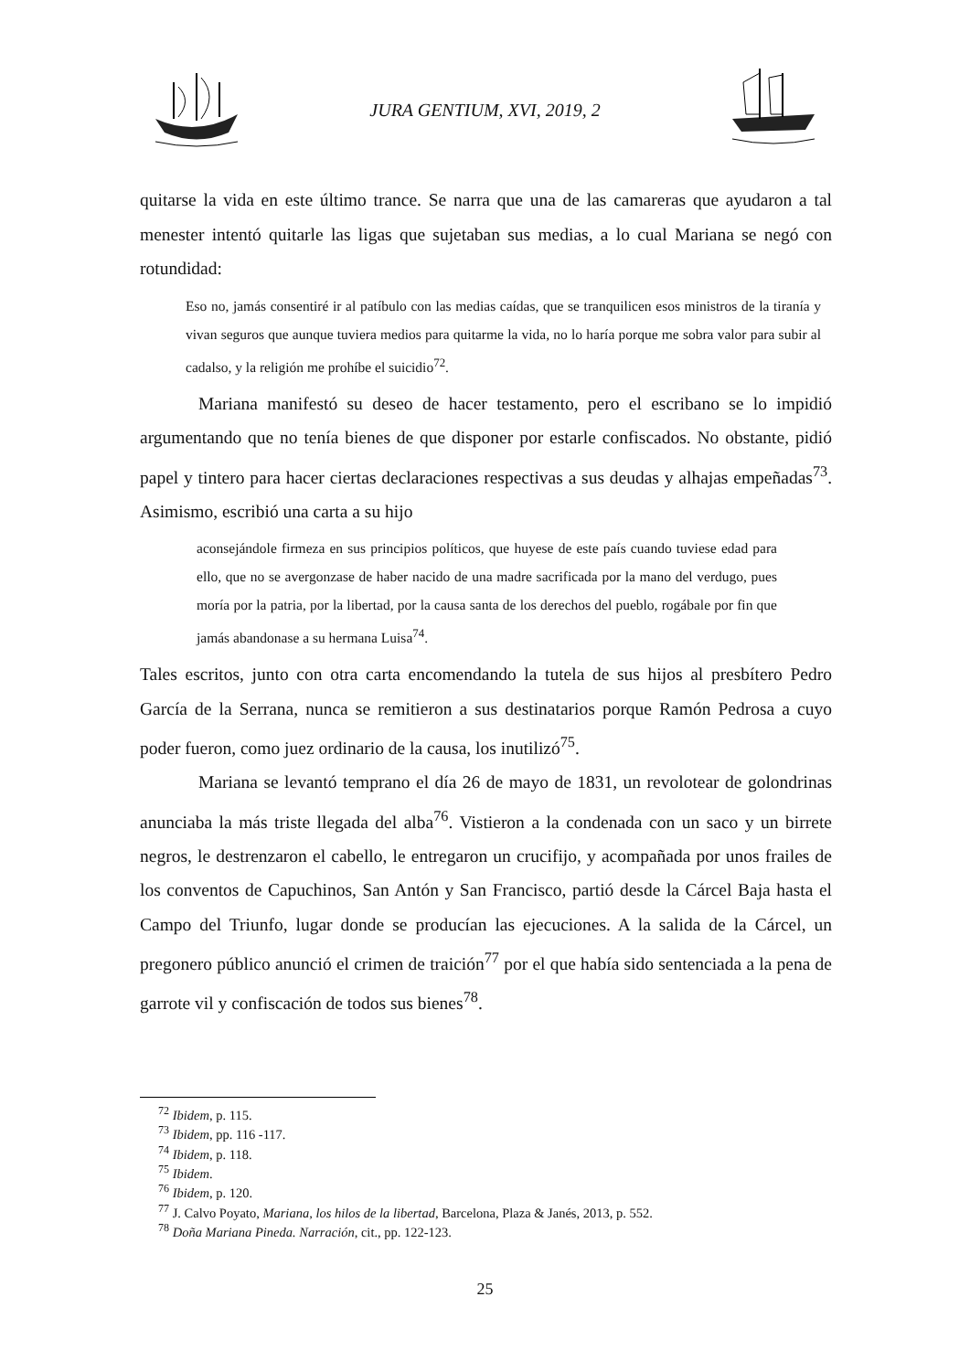JURA GENTIUM, XVI, 2019, 2
quitarse la vida en este último trance. Se narra que una de las camareras que ayudaron a tal menester intentó quitarle las ligas que sujetaban sus medias, a lo cual Mariana se negó con rotundidad:
Eso no, jamás consentiré ir al patíbulo con las medias caídas, que se tranquilicen esos ministros de la tiranía y vivan seguros que aunque tuviera medios para quitarme la vida, no lo haría porque me sobra valor para subir al cadalso, y la religión me prohíbe el suicidio<sup>72</sup>.
Mariana manifestó su deseo de hacer testamento, pero el escribano se lo impidió argumentando que no tenía bienes de que disponer por estarle confiscados. No obstante, pidió papel y tintero para hacer ciertas declaraciones respectivas a sus deudas y alhajas empeñadas<sup>73</sup>. Asimismo, escribió una carta a su hijo
aconsejándole firmeza en sus principios políticos, que huyese de este país cuando tuviese edad para ello, que no se avergonzase de haber nacido de una madre sacrificada por la mano del verdugo, pues moría por la patria, por la libertad, por la causa santa de los derechos del pueblo, rogábale por fin que jamás abandonase a su hermana Luisa<sup>74</sup>.
Tales escritos, junto con otra carta encomendando la tutela de sus hijos al presbítero Pedro García de la Serrana, nunca se remitieron a sus destinatarios porque Ramón Pedrosa a cuyo poder fueron, como juez ordinario de la causa, los inutilizó<sup>75</sup>.
Mariana se levantó temprano el día 26 de mayo de 1831, un revolotear de golondrinas anunciaba la más triste llegada del alba<sup>76</sup>. Vistieron a la condenada con un saco y un birrete negros, le destrenzaron el cabello, le entregaron un crucifijo, y acompañada por unos frailes de los conventos de Capuchinos, San Antón y San Francisco, partió desde la Cárcel Baja hasta el Campo del Triunfo, lugar donde se producían las ejecuciones. A la salida de la Cárcel, un pregonero público anunció el crimen de traición<sup>77</sup> por el que había sido sentenciada a la pena de garrote vil y confiscación de todos sus bienes<sup>78</sup>.
<sup>72</sup> Ibidem, p. 115.
<sup>73</sup> Ibidem, pp. 116 -117.
<sup>74</sup> Ibidem, p. 118.
<sup>75</sup> Ibidem.
<sup>76</sup> Ibidem, p. 120.
<sup>77</sup> J. Calvo Poyato, Mariana, los hilos de la libertad, Barcelona, Plaza & Janés, 2013, p. 552.
<sup>78</sup> Doña Mariana Pineda. Narración, cit., pp. 122-123.
25